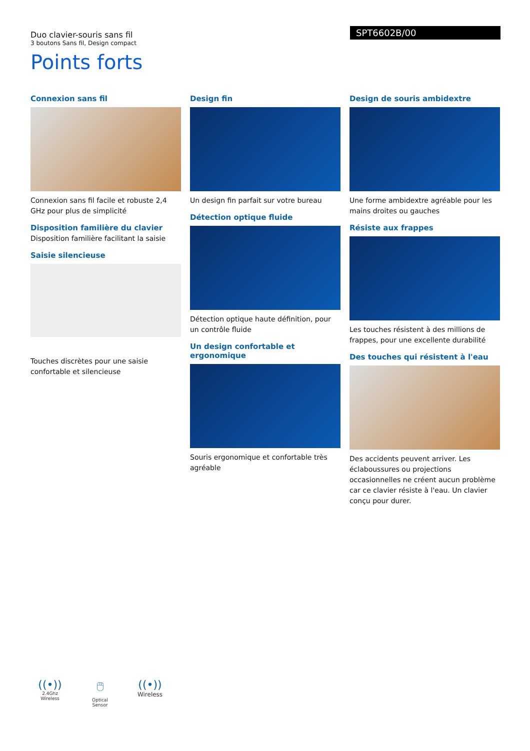Duo clavier-souris sans fil
3 boutons Sans fil, Design compact
SPT6602B/00
Points forts
Connexion sans fil
Connexion sans fil facile et robuste 2,4 GHz pour plus de simplicité
Disposition familière du clavier
Disposition familière facilitant la saisie
Saisie silencieuse
Touches discrètes pour une saisie confortable et silencieuse
Design fin
Un design fin parfait sur votre bureau
Détection optique fluide
Détection optique haute définition, pour un contrôle fluide
Un design confortable et ergonomique
Souris ergonomique et confortable très agréable
Design de souris ambidextre
Une forme ambidextre agréable pour les mains droites ou gauches
Résiste aux frappes
Les touches résistent à des millions de frappes, pour une excellente durabilité
Des touches qui résistent à l'eau
Des accidents peuvent arriver. Les éclaboussures ou projections occasionnelles ne créent aucun problème car ce clavier résiste à l'eau. Un clavier conçu pour durer.
((•))
2.4Ghz
Wireless
🖱
Optical Sensor
((•))
Wireless